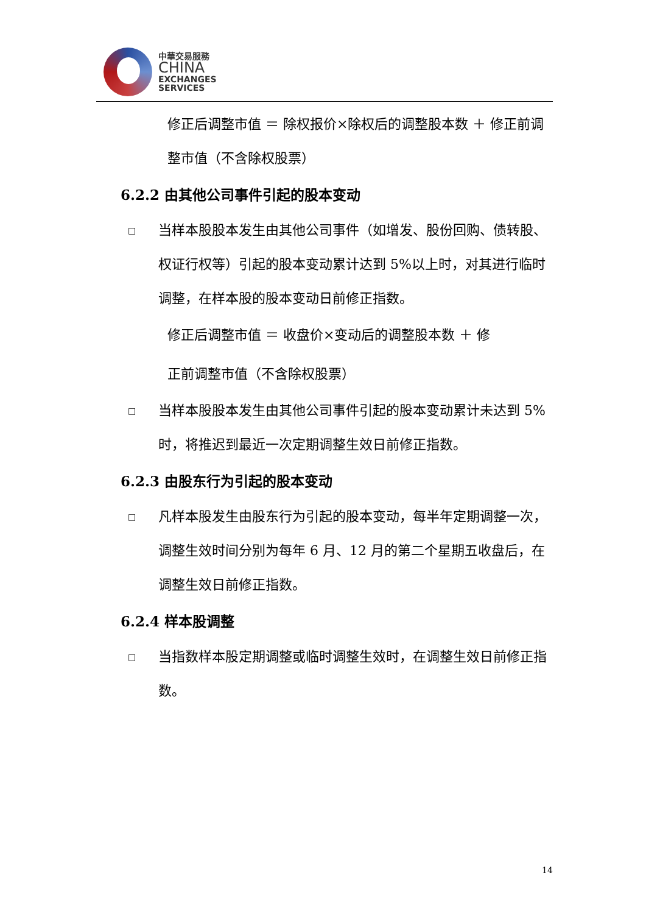中華交易服務
CHINA
EXCHANGES
SERVICES
修正后调整市值 ＝ 除权报价×除权后的调整股本数 ＋ 修正前调整市值（不含除权股票）
6.2.2 由其他公司事件引起的股本变动
□ 当样本股股本发生由其他公司事件（如增发、股份回购、债转股、权证行权等）引起的股本变动累计达到 5%以上时，对其进行临时调整，在样本股的股本变动日前修正指数。
修正后调整市值 ＝ 收盘价×变动后的调整股本数 ＋ 修
正前调整市值（不含除权股票）
□ 当样本股股本发生由其他公司事件引起的股本变动累计未达到 5%时，将推迟到最近一次定期调整生效日前修正指数。
6.2.3 由股东行为引起的股本变动
□ 凡样本股发生由股东行为引起的股本变动，每半年定期调整一次，调整生效时间分别为每年 6 月、12 月的第二个星期五收盘后，在调整生效日前修正指数。
6.2.4 样本股调整
□ 当指数样本股定期调整或临时调整生效时，在调整生效日前修正指数。
14